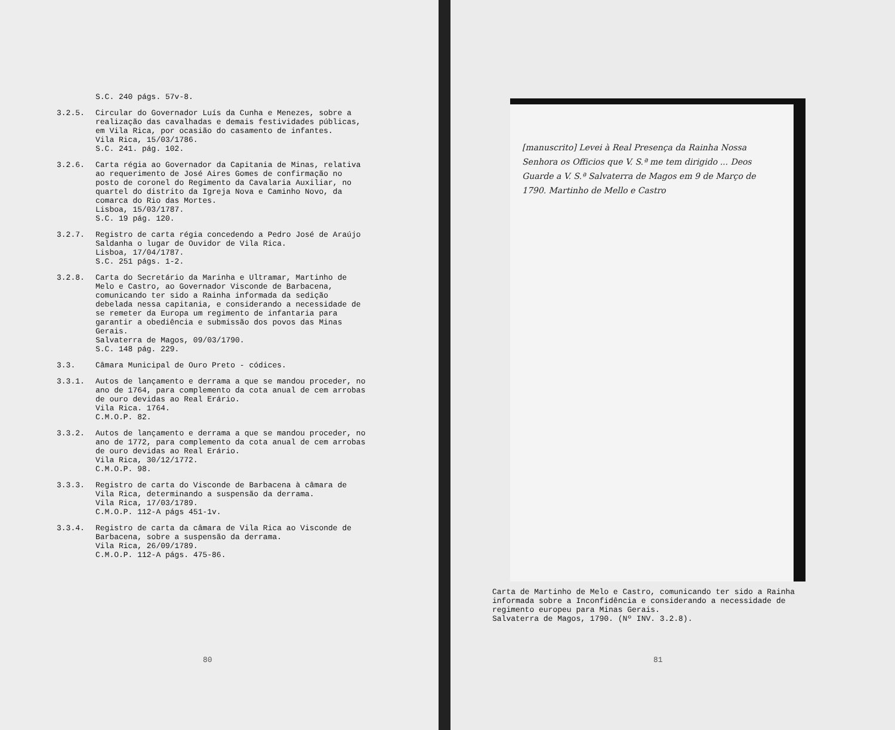S.C. 240 págs. 57v-8.
3.2.5. Circular do Governador Luís da Cunha e Menezes, sobre a realização das cavalhadas e demais festividades públicas, em Vila Rica, por ocasião do casamento de infantes.
Vila Rica, 15/03/1786.
S.C. 241. pág. 102.
3.2.6. Carta régia ao Governador da Capitania de Minas, relativa ao requerimento de José Aires Gomes de confirmação no posto de coronel do Regimento da Cavalaria Auxiliar, no quartel do distrito da Igreja Nova e Caminho Novo, da comarca do Rio das Mortes.
Lisboa, 15/03/1787.
S.C. 19 pág. 120.
3.2.7. Registro de carta régia concedendo a Pedro José de Araújo Saldanha o lugar de Ouvidor de Vila Rica.
Lisboa, 17/04/1787.
S.C. 251 págs. 1-2.
3.2.8. Carta do Secretário da Marinha e Ultramar, Martinho de Melo e Castro, ao Governador Visconde de Barbacena, comunicando ter sido a Rainha informada da sedição debelada nessa capitania, e considerando a necessidade de se remeter da Europa um regimento de infantaria para garantir a obediência e submissão dos povos das Minas Gerais.
Salvaterra de Magos, 09/03/1790.
S.C. 148 pág. 229.
3.3. Câmara Municipal de Ouro Preto - códices.
3.3.1. Autos de lançamento e derrama a que se mandou proceder, no ano de 1764, para complemento da cota anual de cem arrobas de ouro devidas ao Real Erário.
Vila Rica. 1764.
C.M.O.P. 82.
3.3.2. Autos de lançamento e derrama a que se mandou proceder, no ano de 1772, para complemento da cota anual de cem arrobas de ouro devidas ao Real Erário.
Vila Rica, 30/12/1772.
C.M.O.P. 98.
3.3.3. Registro de carta do Visconde de Barbacena à câmara de Vila Rica, determinando a suspensão da derrama.
Vila Rica, 17/03/1789.
C.M.O.P. 112-A págs 451-1v.
3.3.4. Registro de carta da câmara de Vila Rica ao Visconde de Barbacena, sobre a suspensão da derrama.
Vila Rica, 26/09/1789.
C.M.O.P. 112-A págs. 475-86.
80
[manuscrito] Levei à Real Presença da Rainha Nossa Senhora os Officios que V. S.ª me tem dirigido ... Deos Guarde a V. S.ª Salvaterra de Magos em 9 de Março de 1790. Martinho de Mello e Castro
Carta de Martinho de Melo e Castro, comunicando ter sido a Rainha informada sobre a Inconfidência e considerando a necessidade de regimento europeu para Minas Gerais.
Salvaterra de Magos, 1790. (Nº INV. 3.2.8).
81